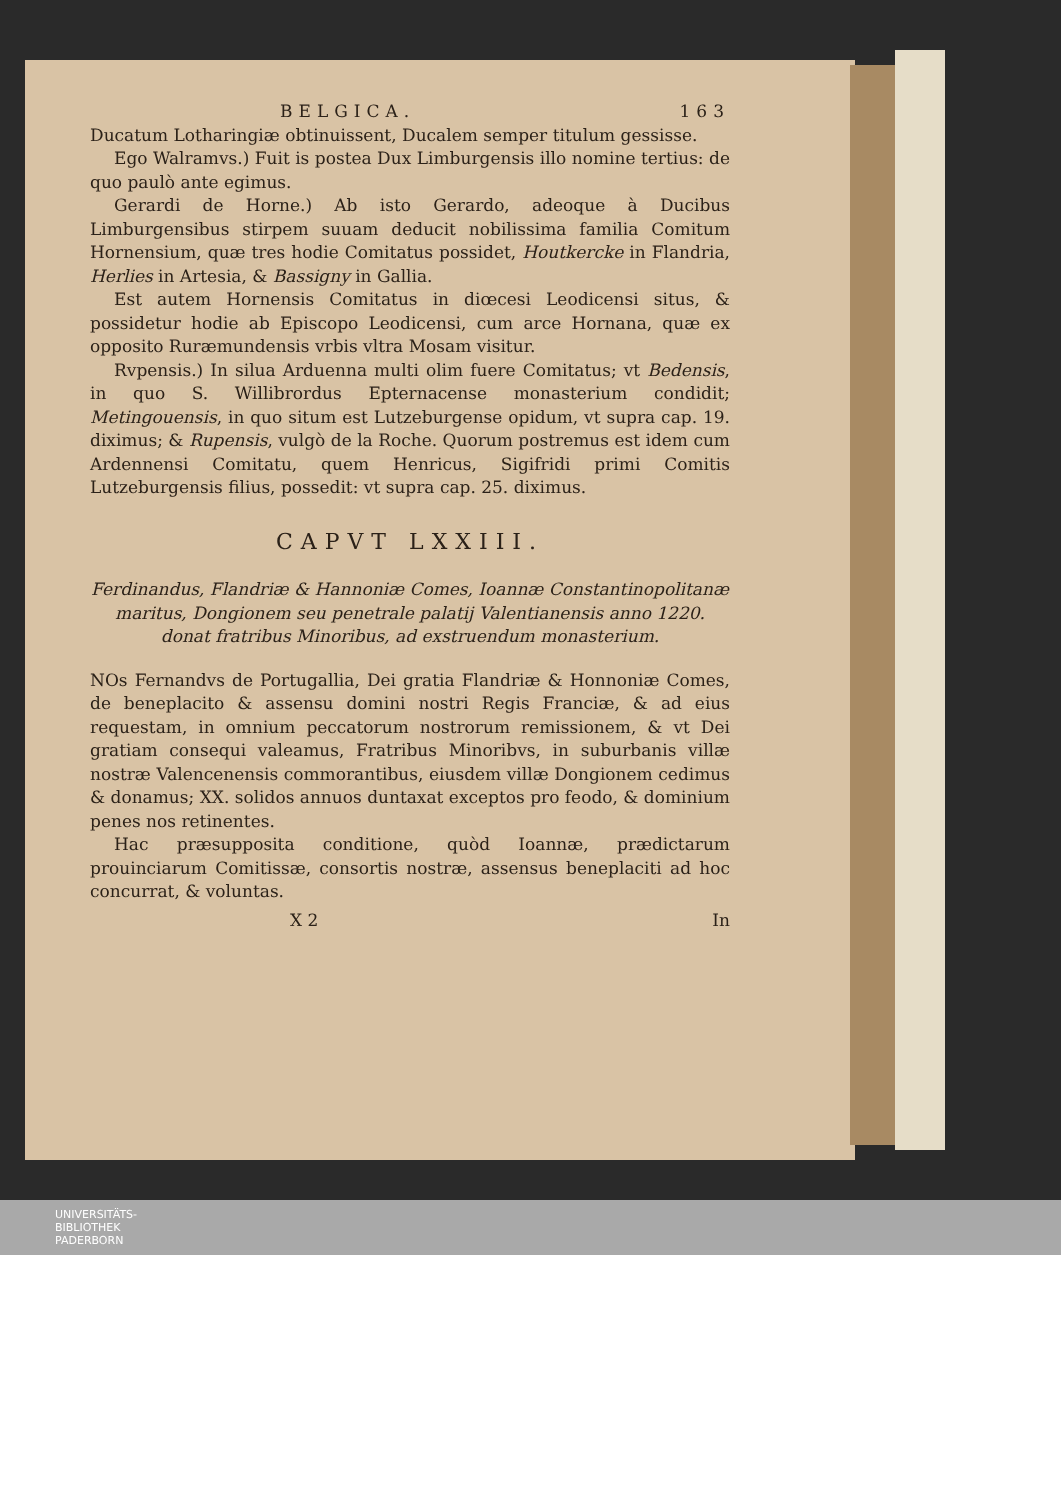BELGICA. 163
Ducatum Lotharingiæ obtinuissent, Ducalem semper titulum gessisse.
Ego Walramvs.) Fuit is postea Dux Limburgensis illo nomine tertius: de quo paulò ante egimus.
Gerardi de Horne.) Ab isto Gerardo, adeoque à Ducibus Limburgensibus stirpem suuam deducit nobilissima familia Comitum Hornensium, quæ tres hodie Comitatus possidet, Houtkercke in Flandria, Herlies in Artesia, & Bassigny in Gallia.
Est autem Hornensis Comitatus in diœcesi Leodicensi situs, & possidetur hodie ab Episcopo Leodicensi, cum arce Hornana, quæ ex opposito Ruræmundensis vrbis vltra Mosam visitur.
Rvpensis.) In silua Arduenna multi olim fuere Comitatus; vt Bedensis, in quo S. Willibrordus Epternacense monasterium condidit; Metingouensis, in quo situm est Lutzeburgense opidum, vt supra cap. 19. diximus; & Rupensis, vulgò de la Roche. Quorum postremus est idem cum Ardennensi Comitatu, quem Henricus, Sigifridi primi Comitis Lutzeburgensis filius, possedit: vt supra cap. 25. diximus.
CAPVT LXXIII.
Ferdinandus, Flandriæ & Hannoniæ Comes, Ioannæ Constantinopolitanæ maritus, Dongionem seu penetrale palatij Valentianensis anno 1220. donat fratribus Minoribus, ad exstruendum monasterium.
NOs Fernandvs de Portugallia, Dei gratia Flandriæ & Honnoniæ Comes, de beneplacito & assensu domini nostri Regis Franciæ, & ad eius requestam, in omnium peccatorum nostrorum remissionem, & vt Dei gratiam consequi valeamus, Fratribus Minoribvs, in suburbanis villæ nostræ Valencenensis commorantibus, eiusdem villæ Dongionem cedimus & donamus; XX. solidos annuos duntaxat exceptos pro feodo, & dominium penes nos retinentes.
Hac præsupposita conditione, quòd Ioannæ, prædictarum prouinciarum Comitissæ, consortis nostræ, assensus beneplaciti ad hoc concurrat, & voluntas.
X 2 In
UNIVERSITÄTS-
BIBLIOTHEK
PADERBORN